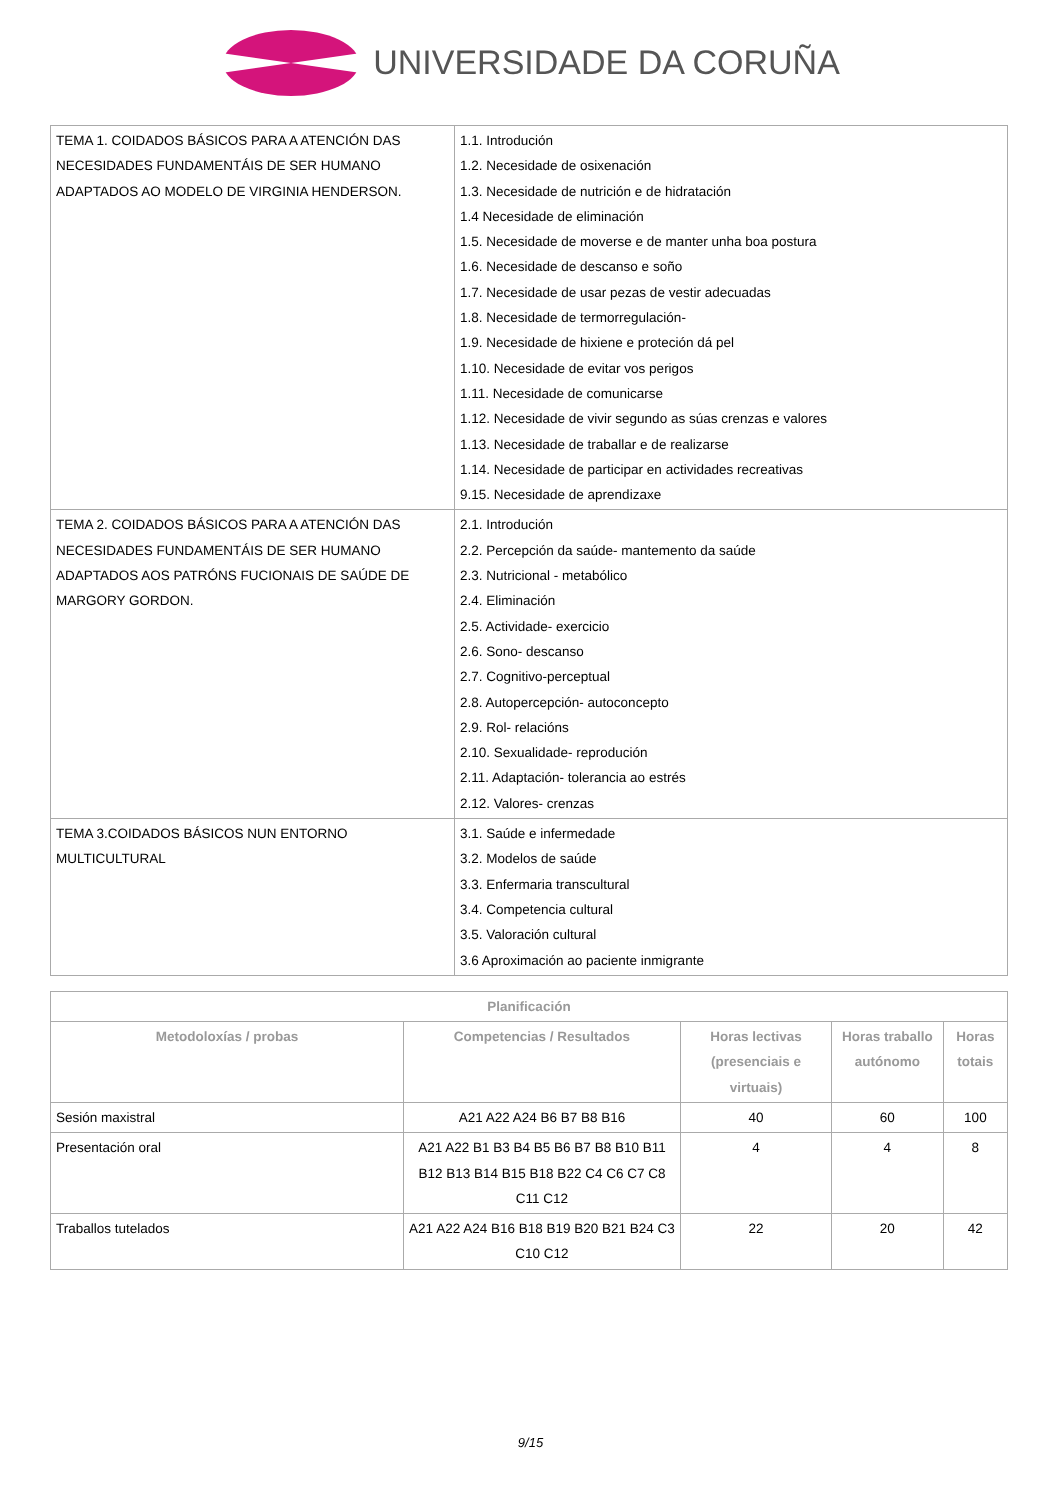UNIVERSIDADE DA CORUÑA
| TEMA 1. COIDADOS BÁSICOS PARA A ATENCIÓN DAS NECESIDADES FUNDAMENTÁIS DE SER HUMANO ADAPTADOS AO MODELO DE VIRGINIA HENDERSON. | 1.1. Introdución 1.2. Necesidade de osixenación 1.3. Necesidade de nutrición e de hidratación 1.4 Necesidade de eliminación 1.5. Necesidade de moverse e de manter unha boa postura 1.6. Necesidade de descanso e soño 1.7. Necesidade de usar pezas de vestir adecuadas 1.8. Necesidade de termorregulación- 1.9. Necesidade de hixiene e proteción dá pel 1.10. Necesidade de evitar vos perigos 1.11. Necesidade de comunicarse 1.12. Necesidade de vivir segundo as súas crenzas e valores 1.13. Necesidade de traballar e de realizarse 1.14. Necesidade de participar en actividades recreativas 9.15. Necesidade de aprendizaxe |
| TEMA 2. COIDADOS BÁSICOS PARA A ATENCIÓN DAS NECESIDADES FUNDAMENTÁIS DE SER HUMANO ADAPTADOS AOS PATRÓNS FUCIONAIS DE SAÚDE DE MARGORY GORDON. | 2.1. Introdución 2.2. Percepción da saúde- mantemento da saúde 2.3. Nutricional - metabólico 2.4. Eliminación 2.5. Actividade- exercicio 2.6. Sono- descanso 2.7. Cognitivo-perceptual 2.8. Autopercepción- autoconcepto 2.9. Rol- relacións 2.10. Sexualidade- reprodución 2.11. Adaptación- tolerancia ao estrés 2.12. Valores- crenzas |
| TEMA 3.COIDADOS BÁSICOS NUN ENTORNO MULTICULTURAL | 3.1. Saúde e infermedade 3.2. Modelos de saúde 3.3. Enfermaria transcultural 3.4. Competencia cultural 3.5. Valoración cultural 3.6 Aproximación ao paciente inmigrante |
| Planificación | | | | |
| --- | --- | --- | --- | --- |
| Metodoloxías / probas | Competencias / Resultados | Horas lectivas (presenciais e virtuais) | Horas traballo autónomo | Horas totais |
| Sesión maxistral | A21 A22 A24 B6 B7 B8 B16 | 40 | 60 | 100 |
| Presentación oral | A21 A22 B1 B3 B4 B5 B6 B7 B8 B10 B11 B12 B13 B14 B15 B18 B22 C4 C6 C7 C8 C11 C12 | 4 | 4 | 8 |
| Traballos tutelados | A21 A22 A24 B16 B18 B19 B20 B21 B24 C3 C10 C12 | 22 | 20 | 42 |
9/15